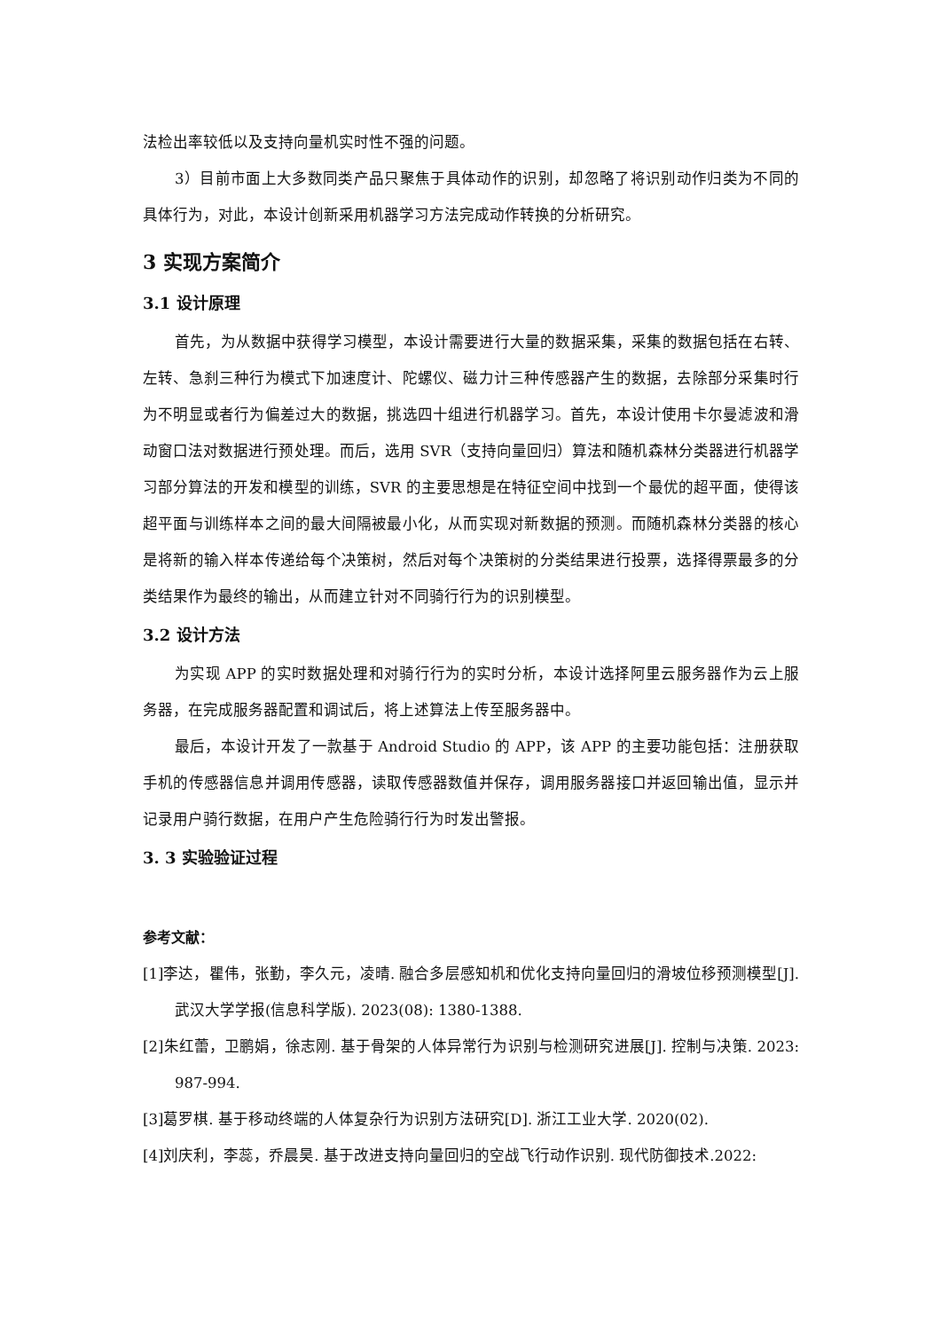法检出率较低以及支持向量机实时性不强的问题。
3）目前市面上大多数同类产品只聚焦于具体动作的识别，却忽略了将识别动作归类为不同的具体行为，对此，本设计创新采用机器学习方法完成动作转换的分析研究。
3 实现方案简介
3.1 设计原理
首先，为从数据中获得学习模型，本设计需要进行大量的数据采集，采集的数据包括在右转、左转、急刹三种行为模式下加速度计、陀螺仪、磁力计三种传感器产生的数据，去除部分采集时行为不明显或者行为偏差过大的数据，挑选四十组进行机器学习。首先，本设计使用卡尔曼滤波和滑动窗口法对数据进行预处理。而后，选用 SVR（支持向量回归）算法和随机森林分类器进行机器学习部分算法的开发和模型的训练，SVR 的主要思想是在特征空间中找到一个最优的超平面，使得该超平面与训练样本之间的最大间隔被最小化，从而实现对新数据的预测。而随机森林分类器的核心是将新的输入样本传递给每个决策树，然后对每个决策树的分类结果进行投票，选择得票最多的分类结果作为最终的输出，从而建立针对不同骑行行为的识别模型。
3.2 设计方法
为实现 APP 的实时数据处理和对骑行行为的实时分析，本设计选择阿里云服务器作为云上服务器，在完成服务器配置和调试后，将上述算法上传至服务器中。
最后，本设计开发了一款基于 Android Studio 的 APP，该 APP 的主要功能包括：注册获取手机的传感器信息并调用传感器，读取传感器数值并保存，调用服务器接口并返回输出值，显示并记录用户骑行数据，在用户产生危险骑行行为时发出警报。
3. 3 实验验证过程
参考文献：
[1]李达，瞿伟，张勤，李久元，凌晴. 融合多层感知机和优化支持向量回归的滑坡位移预测模型[J]. 武汉大学学报(信息科学版). 2023(08): 1380-1388.
[2]朱红蕾，卫鹏娟，徐志刚. 基于骨架的人体异常行为识别与检测研究进展[J]. 控制与决策. 2023: 987-994.
[3]葛罗棋. 基于移动终端的人体复杂行为识别方法研究[D]. 浙江工业大学. 2020(02).
[4]刘庆利，李蕊，乔晨昊. 基于改进支持向量回归的空战飞行动作识别. 现代防御技术.2022: